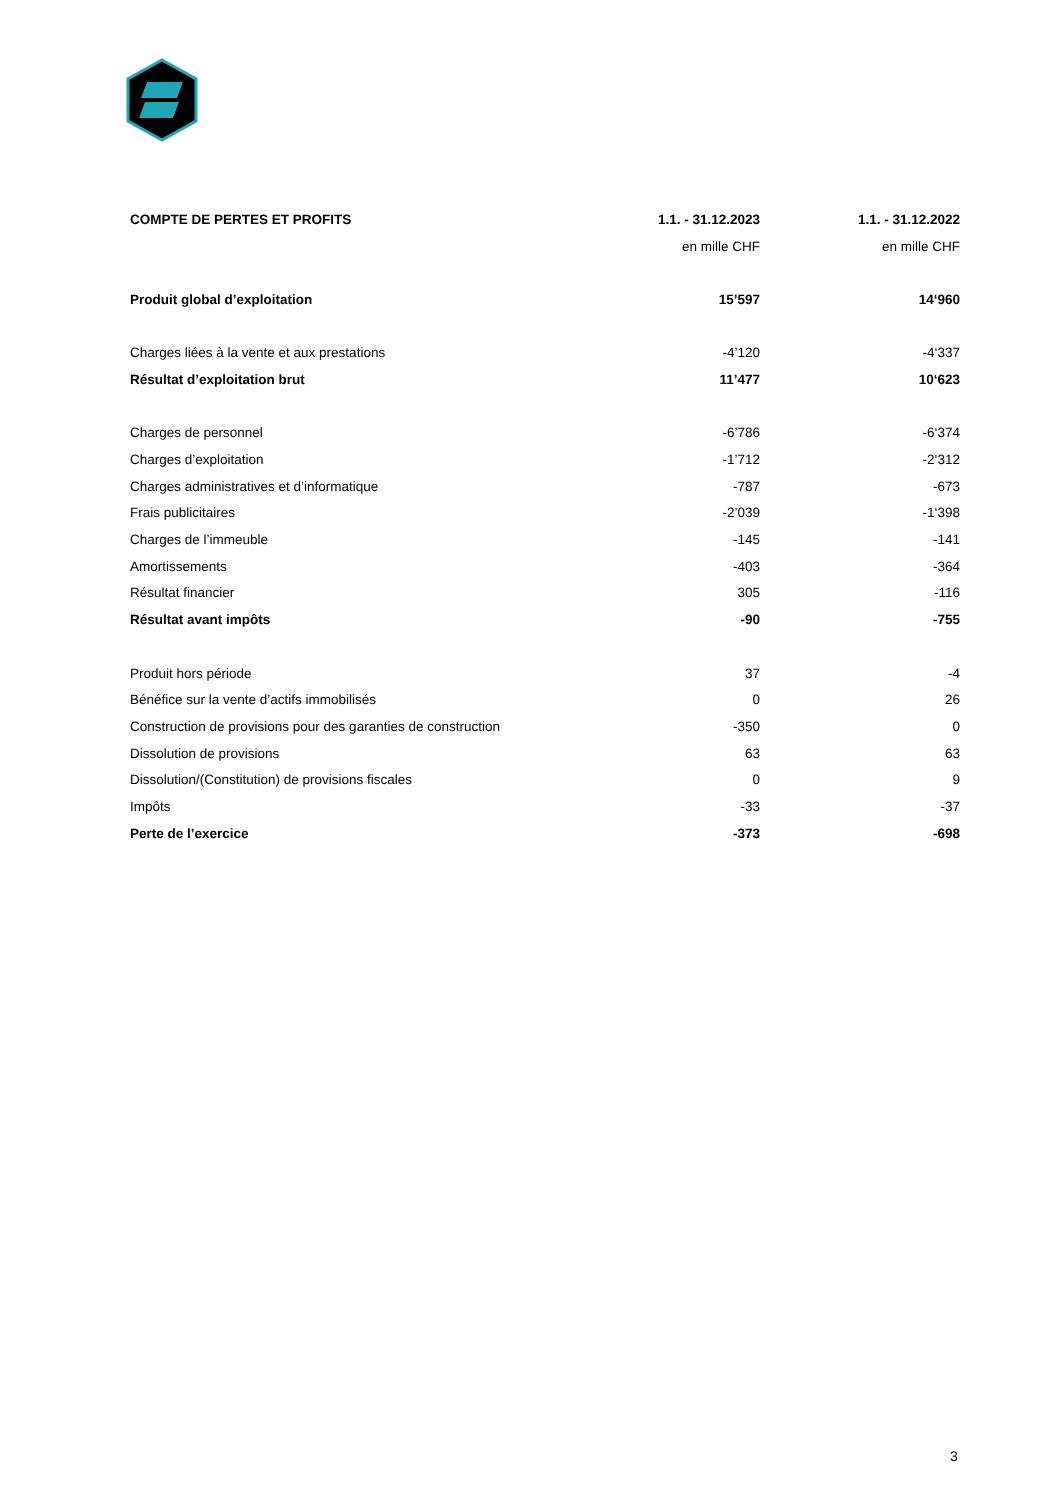| COMPTE DE PERTES ET PROFITS | 1.1. - 31.12.2023 | 1.1. - 31.12.2022 |
| --- | --- | --- |
| | en mille CHF | en mille CHF |
| Produit global d’exploitation | 15’597 | 14‘960 |
| Charges liées à la vente et aux prestations | -4’120 | -4‘337 |
| Résultat d’exploitation brut | 11’477 | 10‘623 |
| Charges de personnel | -6’786 | -6‘374 |
| Charges d’exploitation | -1’712 | -2‘312 |
| Charges administratives et d’informatique | -787 | -673 |
| Frais publicitaires | -2’039 | -1‘398 |
| Charges de l’immeuble | -145 | -141 |
| Amortissements | -403 | -364 |
| Résultat financier | 305 | -116 |
| Résultat avant impôts | -90 | -755 |
| Produit hors période | 37 | -4 |
| Bénéfice sur la vente d’actifs immobilisés | 0 | 26 |
| Construction de provisions pour des garanties de construction | -350 | 0 |
| Dissolution de provisions | 63 | 63 |
| Dissolution/(Constitution) de provisions fiscales | 0 | 9 |
| Impôts | -33 | -37 |
| Perte de l’exercice | -373 | -698 |
3